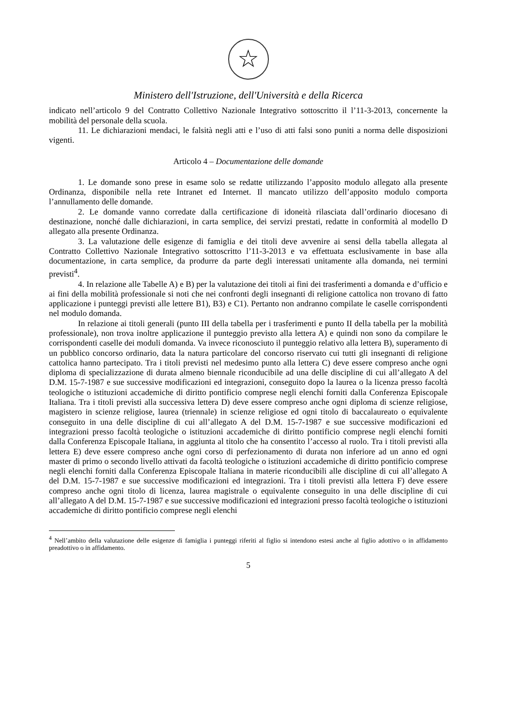☆
Ministero dell'Istruzione, dell'Università e della Ricerca
indicato nell’articolo 9 del Contratto Collettivo Nazionale Integrativo sottoscritto il l’11-3-2013, concernente la mobilità del personale della scuola.
11. Le dichiarazioni mendaci, le falsità negli atti e l’uso di atti falsi sono puniti a norma delle disposizioni vigenti.
Articolo 4 – Documentazione delle domande
1. Le domande sono prese in esame solo se redatte utilizzando l’apposito modulo allegato alla presente Ordinanza, disponibile nella rete Intranet ed Internet. Il mancato utilizzo dell’apposito modulo comporta l’annullamento delle domande.
2. Le domande vanno corredate dalla certificazione di idoneità rilasciata dall’ordinario diocesano di destinazione, nonché dalle dichiarazioni, in carta semplice, dei servizi prestati, redatte in conformità al modello D allegato alla presente Ordinanza.
3. La valutazione delle esigenze di famiglia e dei titoli deve avvenire ai sensi della tabella allegata al Contratto Collettivo Nazionale Integrativo sottoscritto l’11-3-2013 e va effettuata esclusivamente in base alla documentazione, in carta semplice, da produrre da parte degli interessati unitamente alla domanda, nei termini previsti<sup>4</sup>.
4. In relazione alle Tabelle A) e B) per la valutazione dei titoli ai fini dei trasferimenti a domanda e d’ufficio e ai fini della mobilità professionale si noti che nei confronti degli insegnanti di religione cattolica non trovano di fatto applicazione i punteggi previsti alle lettere B1), B3) e C1). Pertanto non andranno compilate le caselle corrispondenti nel modulo domanda.
In relazione ai titoli generali (punto III della tabella per i trasferimenti e punto II della tabella per la mobilità professionale), non trova inoltre applicazione il punteggio previsto alla lettera A) e quindi non sono da compilare le corrispondenti caselle dei moduli domanda. Va invece riconosciuto il punteggio relativo alla lettera B), superamento di un pubblico concorso ordinario, data la natura particolare del concorso riservato cui tutti gli insegnanti di religione cattolica hanno partecipato. Tra i titoli previsti nel medesimo punto alla lettera C) deve essere compreso anche ogni diploma di specializzazione di durata almeno biennale riconducibile ad una delle discipline di cui all’allegato A del D.M. 15-7-1987 e sue successive modificazioni ed integrazioni, conseguito dopo la laurea o la licenza presso facoltà teologiche o istituzioni accademiche di diritto pontificio comprese negli elenchi forniti dalla Conferenza Episcopale Italiana. Tra i titoli previsti alla successiva lettera D) deve essere compreso anche ogni diploma di scienze religiose, magistero in scienze religiose, laurea (triennale) in scienze religiose ed ogni titolo di baccalaureato o equivalente conseguito in una delle discipline di cui all’allegato A del D.M. 15-7-1987 e sue successive modificazioni ed integrazioni presso facoltà teologiche o istituzioni accademiche di diritto pontificio comprese negli elenchi forniti dalla Conferenza Episcopale Italiana, in aggiunta al titolo che ha consentito l’accesso al ruolo. Tra i titoli previsti alla lettera E) deve essere compreso anche ogni corso di perfezionamento di durata non inferiore ad un anno ed ogni master di primo o secondo livello attivati da facoltà teologiche o istituzioni accademiche di diritto pontificio comprese negli elenchi forniti dalla Conferenza Episcopale Italiana in materie riconducibili alle discipline di cui all’allegato A del D.M. 15-7-1987 e sue successive modificazioni ed integrazioni. Tra i titoli previsti alla lettera F) deve essere compreso anche ogni titolo di licenza, laurea magistrale o equivalente conseguito in una delle discipline di cui all’allegato A del D.M. 15-7-1987 e sue successive modificazioni ed integrazioni presso facoltà teologiche o istituzioni accademiche di diritto pontificio comprese negli elenchi
<sup>4</sup> Nell’ambito della valutazione delle esigenze di famiglia i punteggi riferiti al figlio si intendono estesi anche al figlio adottivo o in affidamento preadottivo o in affidamento.
5